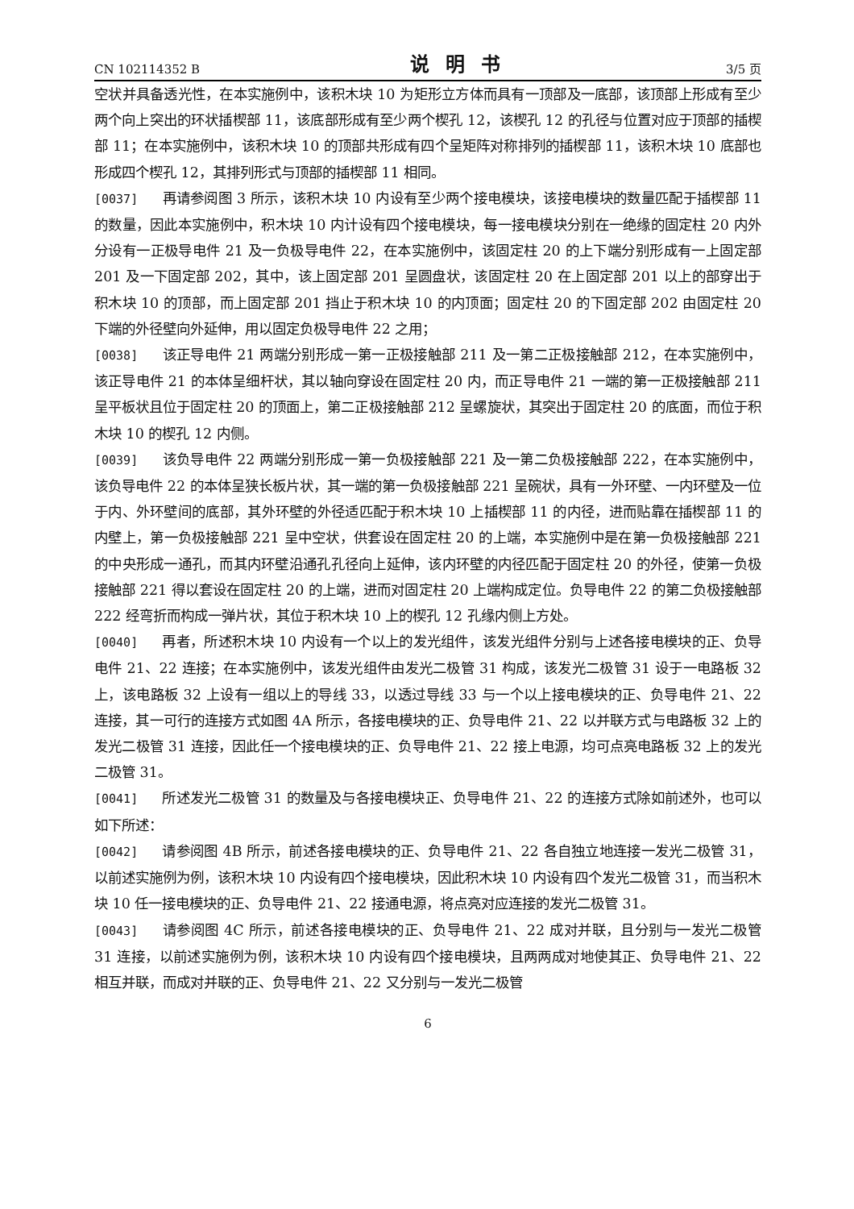CN 102114352 B 说明书 3/5 页
空状并具备透光性，在本实施例中，该积木块 10 为矩形立方体而具有一顶部及一底部，该顶部上形成有至少两个向上突出的环状插楔部 11，该底部形成有至少两个楔孔 12，该楔孔 12 的孔径与位置对应于顶部的插楔部 11；在本实施例中，该积木块 10 的顶部共形成有四个呈矩阵对称排列的插楔部 11，该积木块 10 底部也形成四个楔孔 12，其排列形式与顶部的插楔部 11 相同。
[0037] 再请参阅图 3 所示，该积木块 10 内设有至少两个接电模块，该接电模块的数量匹配于插楔部 11 的数量，因此本实施例中，积木块 10 内计设有四个接电模块，每一接电模块分别在一绝缘的固定柱 20 内外分设有一正极导电件 21 及一负极导电件 22，在本实施例中，该固定柱 20 的上下端分别形成有一上固定部 201 及一下固定部 202，其中，该上固定部 201 呈圆盘状，该固定柱 20 在上固定部 201 以上的部穿出于积木块 10 的顶部，而上固定部 201 挡止于积木块 10 的内顶面；固定柱 20 的下固定部 202 由固定柱 20 下端的外径壁向外延伸，用以固定负极导电件 22 之用；
[0038] 该正导电件 21 两端分别形成一第一正极接触部 211 及一第二正极接触部 212，在本实施例中，该正导电件 21 的本体呈细杆状，其以轴向穿设在固定柱 20 内，而正导电件 21 一端的第一正极接触部 211 呈平板状且位于固定柱 20 的顶面上，第二正极接触部 212 呈螺旋状，其突出于固定柱 20 的底面，而位于积木块 10 的楔孔 12 内侧。
[0039] 该负导电件 22 两端分别形成一第一负极接触部 221 及一第二负极接触部 222，在本实施例中，该负导电件 22 的本体呈狭长板片状，其一端的第一负极接触部 221 呈碗状，具有一外环壁、一内环壁及一位于内、外环壁间的底部，其外环壁的外径适匹配于积木块 10 上插楔部 11 的内径，进而贴靠在插楔部 11 的内壁上，第一负极接触部 221 呈中空状，供套设在固定柱 20 的上端，本实施例中是在第一负极接触部 221 的中央形成一通孔，而其内环壁沿通孔孔径向上延伸，该内环壁的内径匹配于固定柱 20 的外径，使第一负极接触部 221 得以套设在固定柱 20 的上端，进而对固定柱 20 上端构成定位。负导电件 22 的第二负极接触部 222 经弯折而构成一弹片状，其位于积木块 10 上的楔孔 12 孔缘内侧上方处。
[0040] 再者，所述积木块 10 内设有一个以上的发光组件，该发光组件分别与上述各接电模块的正、负导电件 21、22 连接；在本实施例中，该发光组件由发光二极管 31 构成，该发光二极管 31 设于一电路板 32 上，该电路板 32 上设有一组以上的导线 33，以透过导线 33 与一个以上接电模块的正、负导电件 21、22 连接，其一可行的连接方式如图 4A 所示，各接电模块的正、负导电件 21、22 以并联方式与电路板 32 上的发光二极管 31 连接，因此任一个接电模块的正、负导电件 21、22 接上电源，均可点亮电路板 32 上的发光二极管 31。
[0041] 所述发光二极管 31 的数量及与各接电模块正、负导电件 21、22 的连接方式除如前述外，也可以如下所述：
[0042] 请参阅图 4B 所示，前述各接电模块的正、负导电件 21、22 各自独立地连接一发光二极管 31，以前述实施例为例，该积木块 10 内设有四个接电模块，因此积木块 10 内设有四个发光二极管 31，而当积木块 10 任一接电模块的正、负导电件 21、22 接通电源，将点亮对应连接的发光二极管 31。
[0043] 请参阅图 4C 所示，前述各接电模块的正、负导电件 21、22 成对并联，且分别与一发光二极管 31 连接，以前述实施例为例，该积木块 10 内设有四个接电模块，且两两成对地使其正、负导电件 21、22 相互并联，而成对并联的正、负导电件 21、22 又分别与一发光二极管
6